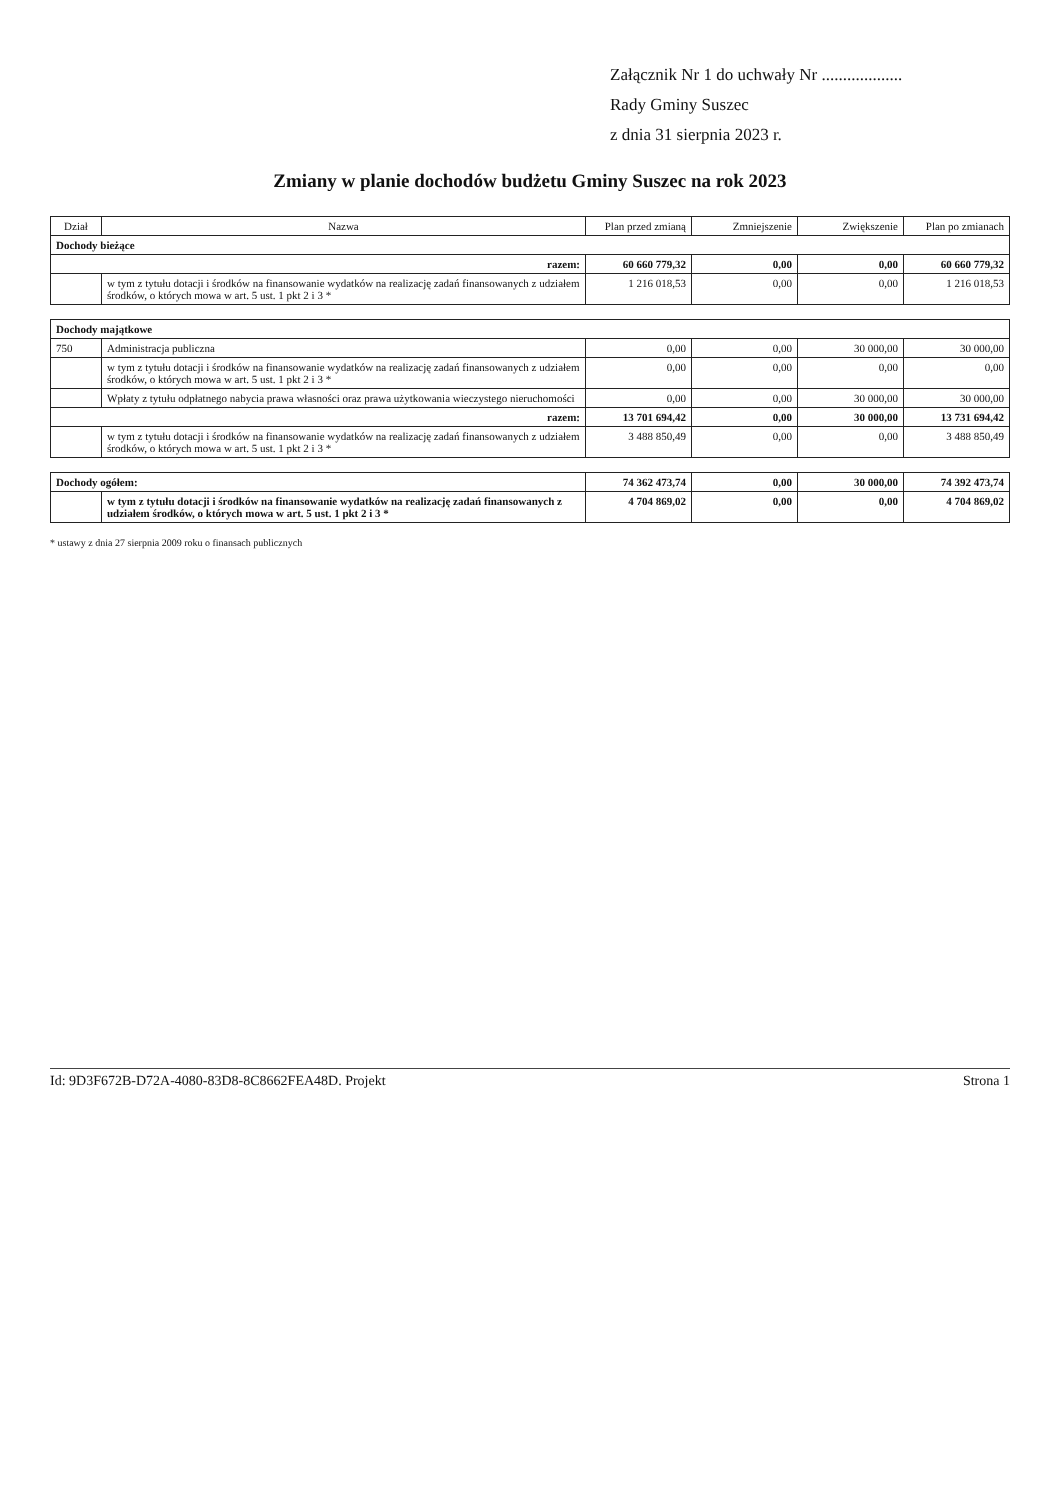Załącznik Nr 1 do uchwały Nr ...................
Rady Gminy Suszec
z dnia 31 sierpnia 2023 r.
Zmiany w planie dochodów budżetu Gminy Suszec na rok 2023
| Dział | Nazwa | Plan przed zmianą | Zmniejszenie | Zwiększenie | Plan po zmianach |
| --- | --- | --- | --- | --- | --- |
| Dochody bieżące | | | | | |
| razem: | | 60 660 779,32 | 0,00 | 0,00 | 60 660 779,32 |
| | w tym z tytułu dotacji i środków na finansowanie wydatków na realizację zadań finansowanych z udziałem środków, o których mowa w art. 5 ust. 1 pkt 2 i 3 * | 1 216 018,53 | 0,00 | 0,00 | 1 216 018,53 |
| Dochody majątkowe | | | | | |
| 750 | Administracja publiczna | 0,00 | 0,00 | 30 000,00 | 30 000,00 |
| | w tym z tytułu dotacji i środków na finansowanie wydatków na realizację zadań finansowanych z udziałem środków, o których mowa w art. 5 ust. 1 pkt 2 i 3 * | 0,00 | 0,00 | 0,00 | 0,00 |
| | Wpłaty z tytułu odpłatnego nabycia prawa własności oraz prawa użytkowania wieczystego nieruchomości | 0,00 | 0,00 | 30 000,00 | 30 000,00 |
| razem: | | 13 701 694,42 | 0,00 | 30 000,00 | 13 731 694,42 |
| | w tym z tytułu dotacji i środków na finansowanie wydatków na realizację zadań finansowanych z udziałem środków, o których mowa w art. 5 ust. 1 pkt 2 i 3 * | 3 488 850,49 | 0,00 | 0,00 | 3 488 850,49 |
| Dochody ogółem: | | 74 362 473,74 | 0,00 | 30 000,00 | 74 392 473,74 |
| | w tym z tytułu dotacji i środków na finansowanie wydatków na realizację zadań finansowanych z udziałem środków, o których mowa w art. 5 ust. 1 pkt 2 i 3 * | 4 704 869,02 | 0,00 | 0,00 | 4 704 869,02 |
* ustawy z dnia 27 sierpnia 2009 roku o finansach publicznych
Id: 9D3F672B-D72A-4080-83D8-8C8662FEA48D. Projekt Strona 1